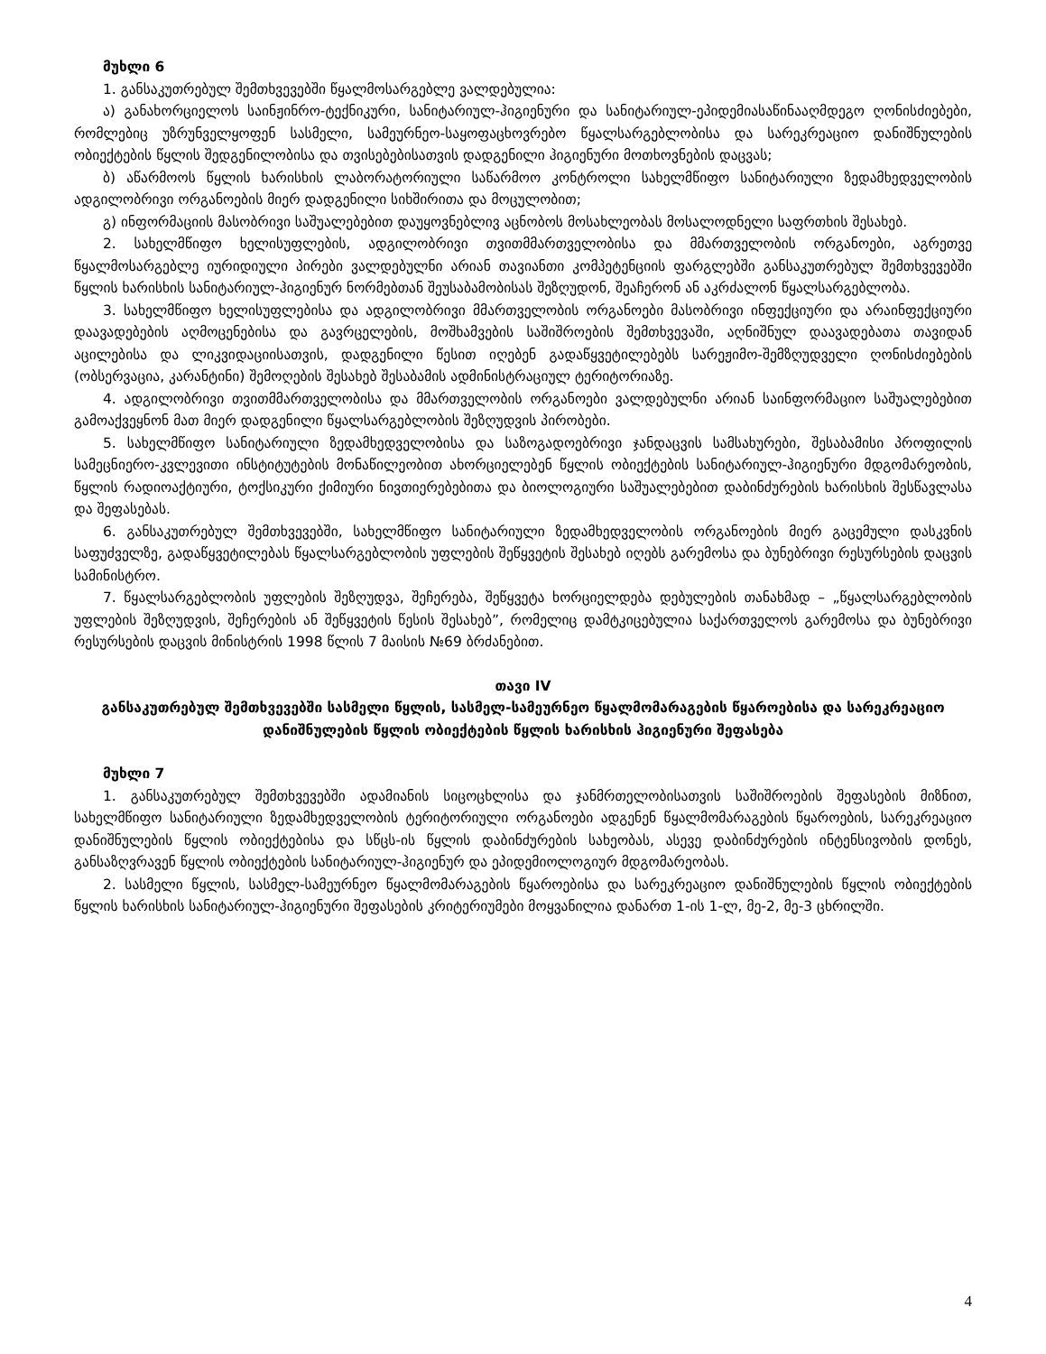მუხლი 6
1. განსაკუთრებულ შემთხვევებში წყალმოსარგებლე ვალდებულია:
ა) განახორციელოს საინჟინრო-ტექნიკური, სანიტარიულ-ჰიგიენური და სანიტარიულ-ეპიდემიასაწინააღმდეგო ღონისძიებები, რომლებიც უზრუნველყოფენ სასმელი, სამეურნეო-საყოფაცხოვრებო წყალსარგებლობისა და სარეკრეაციო დანიშნულების ობიექტების წყლის შედგენილობისა და თვისებებისათვის დადგენილი ჰიგიენური მოთხოვნების დაცვას;
ბ) აწარმოოს წყლის ხარისხის ლაბორატორიული საწარმოო კონტროლი სახელმწიფო სანიტარიული ზედამხედველობის ადგილობრივი ორგანოების მიერ დადგენილი სიხშირითა და მოცულობით;
გ) ინფორმაციის მასობრივი საშუალებებით დაუყოვნებლივ აცნობოს მოსახლეობას მოსალოდნელი საფრთხის შესახებ.
2. სახელმწიფო ხელისუფლების, ადგილობრივი თვითმმართველობისა და მმართველობის ორგანოები, აგრეთვე წყალმოსარგებლე იურიდიული პირები ვალდებულნი არიან თავიანთი კომპეტენციის ფარგლებში განსაკუთრებულ შემთხვევებში წყლის ხარისხის სანიტარიულ-ჰიგიენურ ნორმებთან შეუსაბამობისას შეზღუდონ, შეაჩერონ ან აკრძალონ წყალსარგებლობა.
3. სახელმწიფო ხელისუფლებისა და ადგილობრივი მმართველობის ორგანოები მასობრივი ინფექციური და არაინფექციური დაავადებების აღმოცენებისა და გავრცელების, მოშხამვების საშიშროების შემთხვევაში, აღნიშნულ დაავადებათა თავიდან აცილებისა და ლიკვიდაციისათვის, დადგენილი წესით იღებენ გადაწყვეტილებებს სარეჟიმო-შემზღუდველი ღონისძიებების (ობსერვაცია, კარანტინი) შემოღების შესახებ შესაბამის ადმინისტრაციულ ტერიტორიაზე.
4. ადგილობრივი თვითმმართველობისა და მმართველობის ორგანოები ვალდებულნი არიან საინფორმაციო საშუალებებით გამოაქვეყნონ მათ მიერ დადგენილი წყალსარგებლობის შეზღუდვის პირობები.
5. სახელმწიფო სანიტარიული ზედამხედველობისა და საზოგადოებრივი ჯანდაცვის სამსახურები, შესაბამისი პროფილის სამეცნიერო-კვლევითი ინსტიტუტების მონაწილეობით ახორციელებენ წყლის ობიექტების სანიტარიულ-ჰიგიენური მდგომარეობის, წყლის რადიოაქტიური, ტოქსიკური ქიმიური ნივთიერებებითა და ბიოლოგიური საშუალებებით დაბინძურების ხარისხის შესწავლასა და შეფასებას.
6. განსაკუთრებულ შემთხვევებში, სახელმწიფო სანიტარიული ზედამხედველობის ორგანოების მიერ გაცემული დასკვნის საფუძველზე, გადაწყვეტილებას წყალსარგებლობის უფლების შეწყვეტის შესახებ იღებს გარემოსა და ბუნებრივი რესურსების დაცვის სამინისტრო.
7. წყალსარგებლობის უფლების შეზღუდვა, შეჩერება, შეწყვეტა ხორციელდება დებულების თანახმად – „წყალსარგებლობის უფლების შეზღუდვის, შეჩერების ან შეწყვეტის წესის შესახებ”, რომელიც დამტკიცებულია საქართველოს გარემოსა და ბუნებრივი რესურსების დაცვის მინისტრის 1998 წლის 7 მაისის №69 ბრძანებით.
თავი IV
განსაკუთრებულ შემთხვევებში სასმელი წყლის, სასმელ-სამეურნეო წყალმომარაგების წყაროებისა და სარეკრეაციო დანიშნულების წყლის ობიექტების წყლის ხარისხის ჰიგიენური შეფასება
მუხლი 7
1. განსაკუთრებულ შემთხვევებში ადამიანის სიცოცხლისა და ჯანმრთელობისათვის საშიშროების შეფასების მიზნით, სახელმწიფო სანიტარიული ზედამხედველობის ტერიტორიული ორგანოები ადგენენ წყალმომარაგების წყაროების, სარეკრეაციო დანიშნულების წყლის ობიექტებისა და სწცს-ის წყლის დაბინძურების სახეობას, ასევე დაბინძურების ინტენსივობის დონეს, განსაზღვრავენ წყლის ობიექტების სანიტარიულ-ჰიგიენურ და ეპიდემიოლოგიურ მდგომარეობას.
2. სასმელი წყლის, სასმელ-სამეურნეო წყალმომარაგების წყაროებისა და სარეკრეაციო დანიშნულების წყლის ობიექტების წყლის ხარისხის სანიტარიულ-ჰიგიენური შეფასების კრიტერიუმები მოყვანილია დანართ 1-ის 1-ლ, მე-2, მე-3 ცხრილში.
4